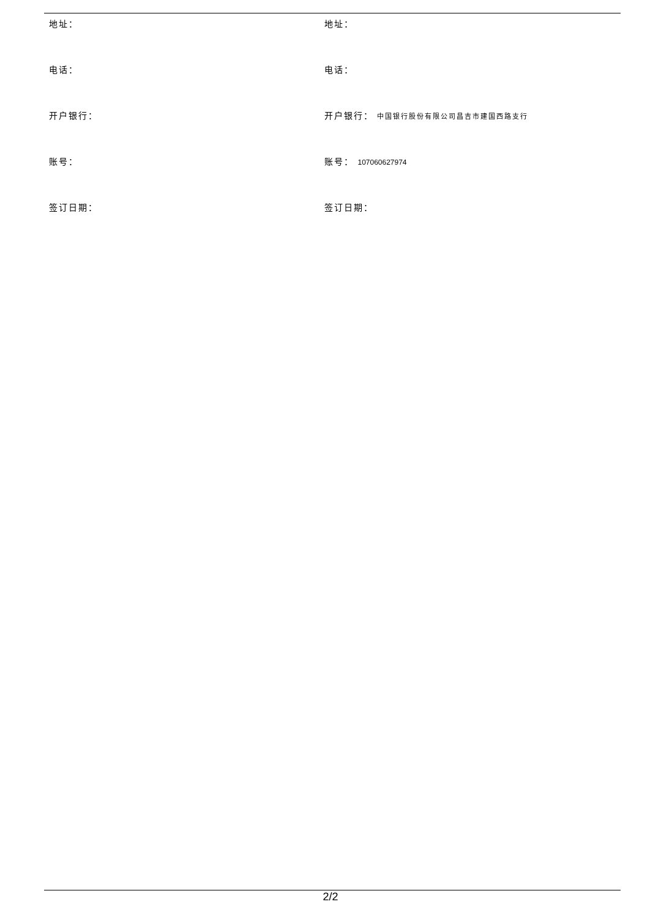| 地址： | 地址： |
| 电话： | 电话： |
| 开户银行： | 开户银行： 中国银行股份有限公司昌吉市建国西路支行 |
| 账号： | 账号： 107060627974 |
| 签订日期： | 签订日期： |
2/2